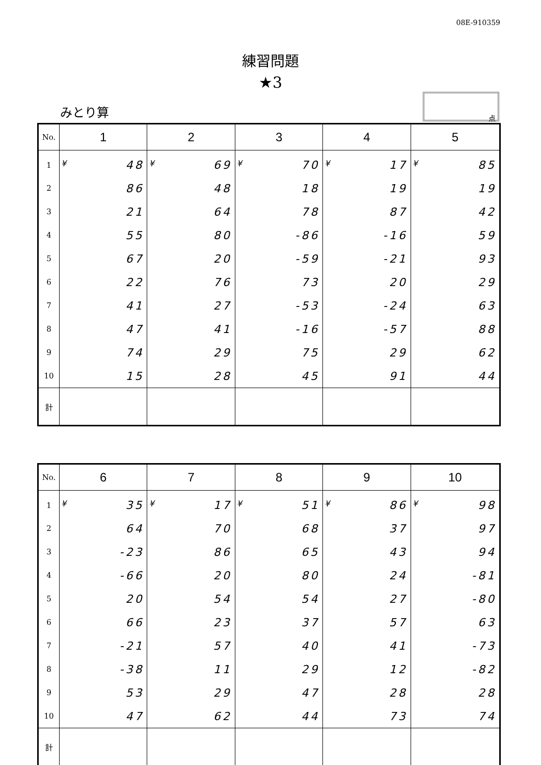08E-910359
練習問題
★3
点
みとり算
| No. | 1 | 2 | 3 | 4 | 5 |
| --- | --- | --- | --- | --- | --- |
| 1 | ¥ 48 | ¥ 69 | ¥ 70 | ¥ 17 | ¥ 85 |
| 2 | 86 | 48 | 18 | 19 | 19 |
| 3 | 21 | 64 | 78 | 87 | 42 |
| 4 | 55 | 80 | -86 | -16 | 59 |
| 5 | 67 | 20 | -59 | -21 | 93 |
| 6 | 22 | 76 | 73 | 20 | 29 |
| 7 | 41 | 27 | -53 | -24 | 63 |
| 8 | 47 | 41 | -16 | -57 | 88 |
| 9 | 74 | 29 | 75 | 29 | 62 |
| 10 | 15 | 28 | 45 | 91 | 44 |
| 計 | | | | | |
| No. | 6 | 7 | 8 | 9 | 10 |
| --- | --- | --- | --- | --- | --- |
| 1 | ¥ 35 | ¥ 17 | ¥ 51 | ¥ 86 | ¥ 98 |
| 2 | 64 | 70 | 68 | 37 | 97 |
| 3 | -23 | 86 | 65 | 43 | 94 |
| 4 | -66 | 20 | 80 | 24 | -81 |
| 5 | 20 | 54 | 54 | 27 | -80 |
| 6 | 66 | 23 | 37 | 57 | 63 |
| 7 | -21 | 57 | 40 | 41 | -73 |
| 8 | -38 | 11 | 29 | 12 | -82 |
| 9 | 53 | 29 | 47 | 28 | 28 |
| 10 | 47 | 62 | 44 | 73 | 74 |
| 計 | | | | | |